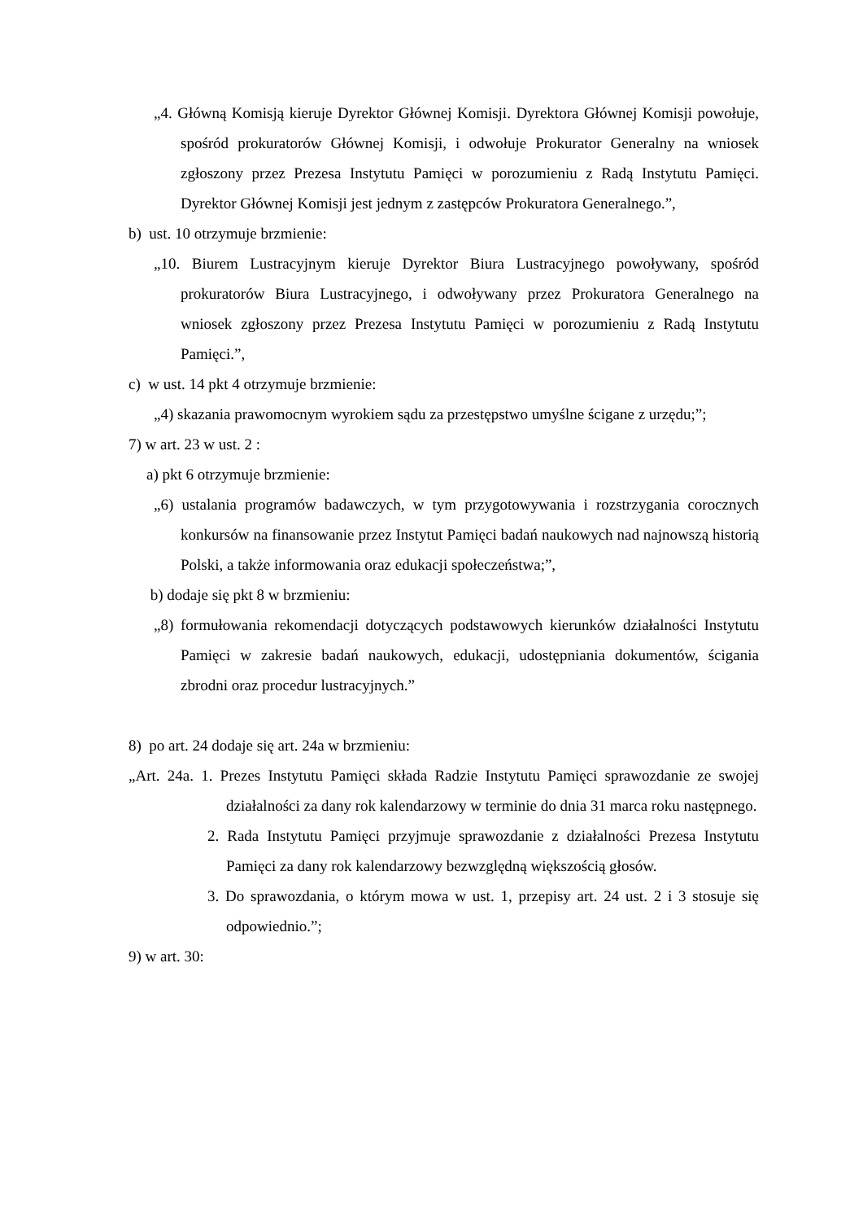„4. Główną Komisją kieruje Dyrektor Głównej Komisji. Dyrektora Głównej Komisji powołuje, spośród prokuratorów Głównej Komisji, i odwołuje Prokurator Generalny na wniosek zgłoszony przez Prezesa Instytutu Pamięci w porozumieniu z Radą Instytutu Pamięci. Dyrektor Głównej Komisji jest jednym z zastępców Prokuratora Generalnego.”,
b) ust. 10 otrzymuje brzmienie:
„10. Biurem Lustracyjnym kieruje Dyrektor Biura Lustracyjnego powoływany, spośród prokuratorów Biura Lustracyjnego, i odwoływany przez Prokuratora Generalnego na wniosek zgłoszony przez Prezesa Instytutu Pamięci w porozumieniu z Radą Instytutu Pamięci.”,
c) w ust. 14 pkt 4 otrzymuje brzmienie:
„4) skazania prawomocnym wyrokiem sądu za przestępstwo umyślne ścigane z urzędu;”;
7) w art. 23 w ust. 2 :
a) pkt 6 otrzymuje brzmienie:
„6) ustalania programów badawczych, w tym przygotowywania i rozstrzygania corocznych konkursów na finansowanie przez Instytut Pamięci badań naukowych nad najnowszą historią Polski, a także informowania oraz edukacji społeczeństwa;”,
b) dodaje się pkt 8 w brzmieniu:
„8) formułowania rekomendacji dotyczących podstawowych kierunków działalności Instytutu Pamięci w zakresie badań naukowych, edukacji, udostępniania dokumentów, ścigania zbrodni oraz procedur lustracyjnych.”
8) po art. 24 dodaje się art. 24a w brzmieniu:
„Art. 24a. 1. Prezes Instytutu Pamięci składa Radzie Instytutu Pamięci sprawozdanie ze swojej działalności za dany rok kalendarzowy w terminie do dnia 31 marca roku następnego.
2. Rada Instytutu Pamięci przyjmuje sprawozdanie z działalności Prezesa Instytutu Pamięci za dany rok kalendarzowy bezwzględną większością głosów.
3. Do sprawozdania, o którym mowa w ust. 1, przepisy art. 24 ust. 2 i 3 stosuje się odpowiednio.”;
9) w art. 30: